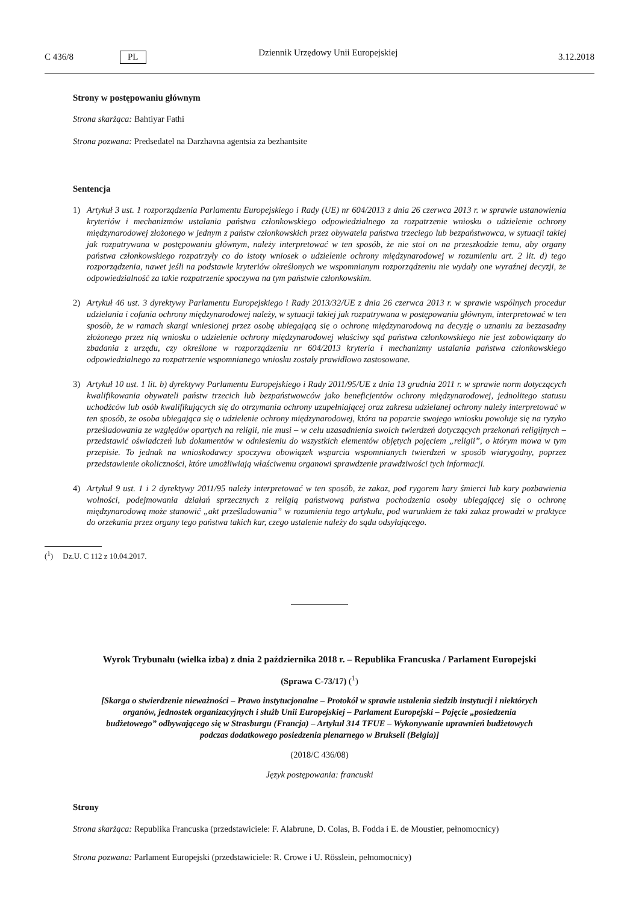C 436/8 PL Dziennik Urzędowy Unii Europejskiej 3.12.2018
Strony w postępowaniu głównym
Strona skarżąca: Bahtiyar Fathi
Strona pozwana: Predsedatel na Darzhavna agentsia za bezhantsite
Sentencja
1) Artykuł 3 ust. 1 rozporządzenia Parlamentu Europejskiego i Rady (UE) nr 604/2013 z dnia 26 czerwca 2013 r. w sprawie ustanowienia kryteriów i mechanizmów ustalania państwa członkowskiego odpowiedzialnego za rozpatrzenie wniosku o udzielenie ochrony międzynarodowej złożonego w jednym z państw członkowskich przez obywatela państwa trzeciego lub bezpaństwowca, w sytuacji takiej jak rozpatrywana w postępowaniu głównym, należy interpretować w ten sposób, że nie stoi on na przeszkodzie temu, aby organy państwa członkowskiego rozpatrzyły co do istoty wniosek o udzielenie ochrony międzynarodowej w rozumieniu art. 2 lit. d) tego rozporządzenia, nawet jeśli na podstawie kryteriów określonych we wspomnianym rozporządzeniu nie wydały one wyraźnej decyzji, że odpowiedzialność za takie rozpatrzenie spoczywa na tym państwie członkowskim.
2) Artykuł 46 ust. 3 dyrektywy Parlamentu Europejskiego i Rady 2013/32/UE z dnia 26 czerwca 2013 r. w sprawie wspólnych procedur udzielania i cofania ochrony międzynarodowej należy, w sytuacji takiej jak rozpatrywana w postępowaniu głównym, interpretować w ten sposób, że w ramach skargi wniesionej przez osobę ubiegającą się o ochronę międzynarodową na decyzję o uznaniu za bezzasadny złożonego przez nią wniosku o udzielenie ochrony międzynarodowej właściwy sąd państwa członkowskiego nie jest zobowiązany do zbadania z urzędu, czy określone w rozporządzeniu nr 604/2013 kryteria i mechanizmy ustalania państwa członkowskiego odpowiedzialnego za rozpatrzenie wspomnianego wniosku zostały prawidłowo zastosowane.
3) Artykuł 10 ust. 1 lit. b) dyrektywy Parlamentu Europejskiego i Rady 2011/95/UE z dnia 13 grudnia 2011 r. w sprawie norm dotyczących kwalifikowania obywateli państw trzecich lub bezpaństwowców jako beneficjentów ochrony międzynarodowej, jednolitego statusu uchodźców lub osób kwalifikujących się do otrzymania ochrony uzupełniającej oraz zakresu udzielanej ochrony należy interpretować w ten sposób, że osoba ubiegająca się o udzielenie ochrony międzynarodowej, która na poparcie swojego wniosku powołuje się na ryzyko prześladowania ze względów opartych na religii, nie musi – w celu uzasadnienia swoich twierdzeń dotyczących przekonań religijnych – przedstawić oświadczeń lub dokumentów w odniesieniu do wszystkich elementów objętych pojęciem „religii”, o którym mowa w tym przepisie. To jednak na wnioskodawcy spoczywa obowiązek wsparcia wspomnianych twierdzeń w sposób wiarygodny, poprzez przedstawienie okoliczności, które umożliwiają właściwemu organowi sprawdzenie prawdziwości tych informacji.
4) Artykuł 9 ust. 1 i 2 dyrektywy 2011/95 należy interpretować w ten sposób, że zakaz, pod rygorem kary śmierci lub kary pozbawienia wolności, podejmowania działań sprzecznych z religią państwową państwa pochodzenia osoby ubiegającej się o ochronę międzynarodową może stanowić „akt prześladowania” w rozumieniu tego artykułu, pod warunkiem że taki zakaz prowadzi w praktyce do orzekania przez organy tego państwa takich kar, czego ustalenie należy do sądu odsyłającego.
(<sup>1</sup>) Dz.U. C 112 z 10.04.2017.
Wyrok Trybunału (wielka izba) z dnia 2 października 2018 r. – Republika Francuska / Parlament Europejski
(Sprawa C-73/17) (<sup>1</sup>)
[Skarga o stwierdzenie nieważności – Prawo instytucjonalne – Protokół w sprawie ustalenia siedzib instytucji i niektórych organów, jednostek organizacyjnych i służb Unii Europejskiej – Parlament Europejski – Pojęcie „posiedzenia budżetowego” odbywającego się w Strasburgu (Francja) – Artykuł 314 TFUE – Wykonywanie uprawnień budżetowych podczas dodatkowego posiedzenia plenarnego w Brukseli (Belgia)]
(2018/C 436/08)
Język postępowania: francuski
Strony
Strona skarżąca: Republika Francuska (przedstawiciele: F. Alabrune, D. Colas, B. Fodda i E. de Moustier, pełnomocnicy)
Strona pozwana: Parlament Europejski (przedstawiciele: R. Crowe i U. Rösslein, pełnomocnicy)